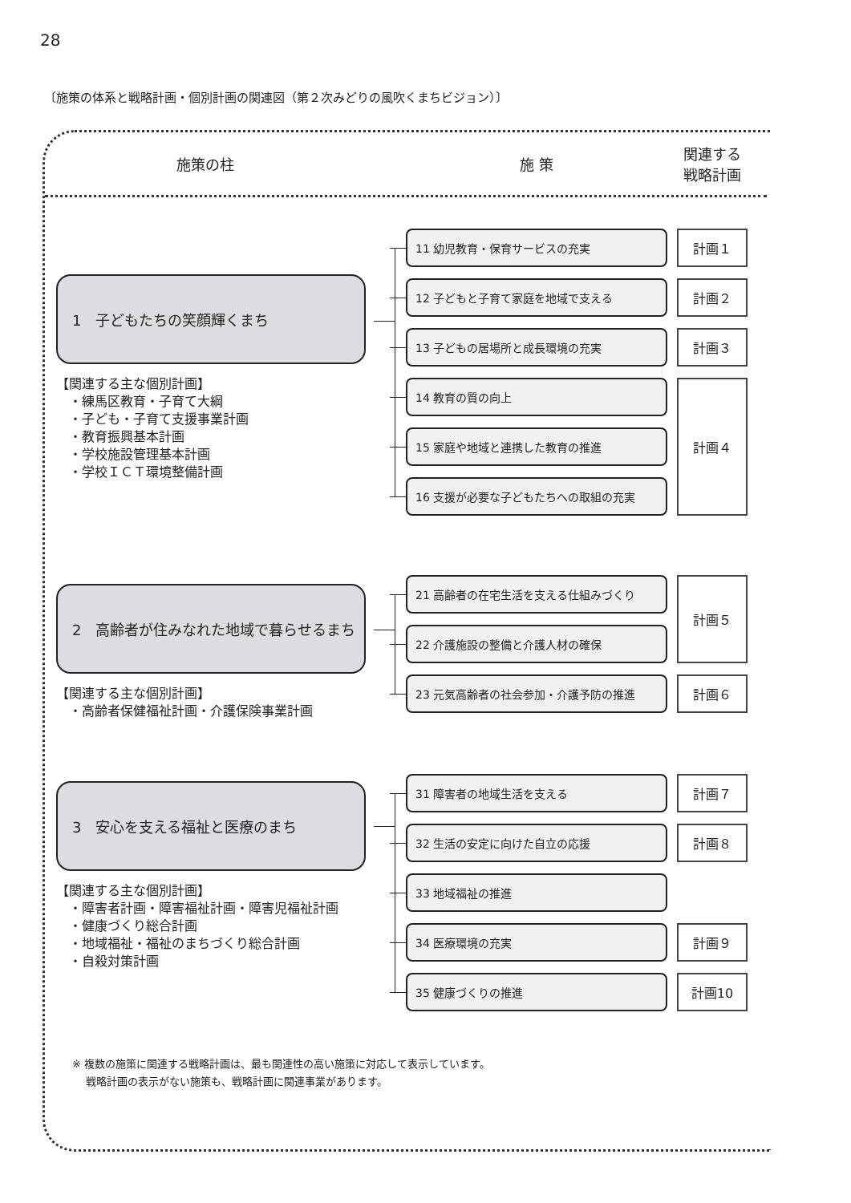28
〔施策の体系と戦略計画・個別計画の関連図（第２次みどりの風吹くまちビジョン）〕
施策の柱
施 策
関連する
戦略計画
1　子どもたちの笑顔輝くまち
【関連する主な個別計画】
　・練馬区教育・子育て大綱
　・子ども・子育て支援事業計画
　・教育振興基本計画
　・学校施設管理基本計画
　・学校ＩＣＴ環境整備計画
11 幼児教育・保育サービスの充実
計画１
12 子どもと子育て家庭を地域で支える
計画２
13 子どもの居場所と成長環境の充実
計画３
14 教育の質の向上
計画４
15 家庭や地域と連携した教育の推進
16 支援が必要な子どもたちへの取組の充実
2　高齢者が住みなれた地域で暮らせるまち
【関連する主な個別計画】
　・高齢者保健福祉計画・介護保険事業計画
21 高齢者の在宅生活を支える仕組みづくり
計画５
22 介護施設の整備と介護人材の確保
23 元気高齢者の社会参加・介護予防の推進
計画６
3　安心を支える福祉と医療のまち
【関連する主な個別計画】
　・障害者計画・障害福祉計画・障害児福祉計画
　・健康づくり総合計画
　・地域福祉・福祉のまちづくり総合計画
　・自殺対策計画
31 障害者の地域生活を支える
計画７
32 生活の安定に向けた自立の応援
計画８
33 地域福祉の推進
34 医療環境の充実
計画９
35 健康づくりの推進
計画10
※ 複数の施策に関連する戦略計画は、最も関連性の高い施策に対応して表示しています。
　 戦略計画の表示がない施策も、戦略計画に関連事業があります。